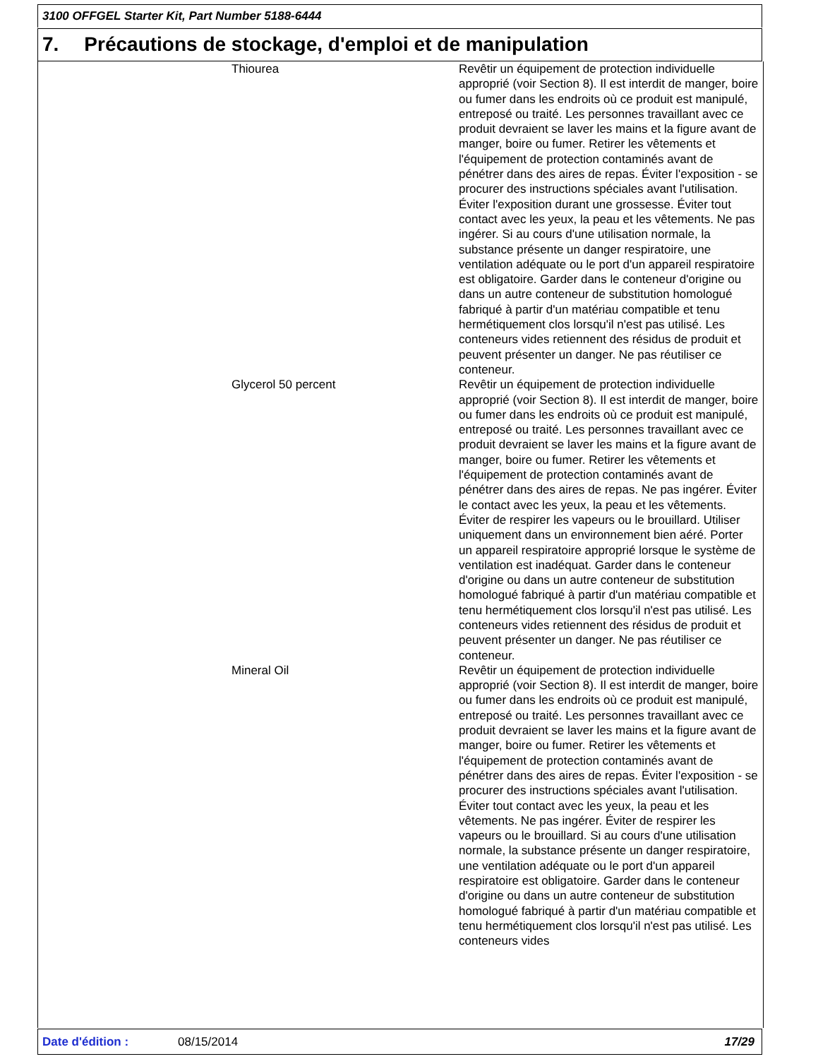3100 OFFGEL Starter Kit, Part Number 5188-6444
7. Précautions de stockage, d'emploi et de manipulation
Thiourea Revêtir un équipement de protection individuelle approprié (voir Section 8). Il est interdit de manger, boire ou fumer dans les endroits où ce produit est manipulé, entreposé ou traité. Les personnes travaillant avec ce produit devraient se laver les mains et la figure avant de manger, boire ou fumer. Retirer les vêtements et l'équipement de protection contaminés avant de pénétrer dans des aires de repas. Éviter l'exposition - se procurer des instructions spéciales avant l'utilisation. Éviter l'exposition durant une grossesse. Éviter tout contact avec les yeux, la peau et les vêtements. Ne pas ingérer. Si au cours d'une utilisation normale, la substance présente un danger respiratoire, une ventilation adéquate ou le port d'un appareil respiratoire est obligatoire. Garder dans le conteneur d'origine ou dans un autre conteneur de substitution homologué fabriqué à partir d'un matériau compatible et tenu hermétiquement clos lorsqu'il n'est pas utilisé. Les conteneurs vides retiennent des résidus de produit et peuvent présenter un danger. Ne pas réutiliser ce conteneur.
Glycerol 50 percent Revêtir un équipement de protection individuelle approprié (voir Section 8). Il est interdit de manger, boire ou fumer dans les endroits où ce produit est manipulé, entreposé ou traité. Les personnes travaillant avec ce produit devraient se laver les mains et la figure avant de manger, boire ou fumer. Retirer les vêtements et l'équipement de protection contaminés avant de pénétrer dans des aires de repas. Ne pas ingérer. Éviter le contact avec les yeux, la peau et les vêtements. Éviter de respirer les vapeurs ou le brouillard. Utiliser uniquement dans un environnement bien aéré. Porter un appareil respiratoire approprié lorsque le système de ventilation est inadéquat. Garder dans le conteneur d'origine ou dans un autre conteneur de substitution homologué fabriqué à partir d'un matériau compatible et tenu hermétiquement clos lorsqu'il n'est pas utilisé. Les conteneurs vides retiennent des résidus de produit et peuvent présenter un danger. Ne pas réutiliser ce conteneur.
Mineral Oil Revêtir un équipement de protection individuelle approprié (voir Section 8). Il est interdit de manger, boire ou fumer dans les endroits où ce produit est manipulé, entreposé ou traité. Les personnes travaillant avec ce produit devraient se laver les mains et la figure avant de manger, boire ou fumer. Retirer les vêtements et l'équipement de protection contaminés avant de pénétrer dans des aires de repas. Éviter l'exposition - se procurer des instructions spéciales avant l'utilisation. Éviter tout contact avec les yeux, la peau et les vêtements. Ne pas ingérer. Éviter de respirer les vapeurs ou le brouillard. Si au cours d'une utilisation normale, la substance présente un danger respiratoire, une ventilation adéquate ou le port d'un appareil respiratoire est obligatoire. Garder dans le conteneur d'origine ou dans un autre conteneur de substitution homologué fabriqué à partir d'un matériau compatible et tenu hermétiquement clos lorsqu'il n'est pas utilisé. Les conteneurs vides
Date d'édition : 08/15/2014 17/29